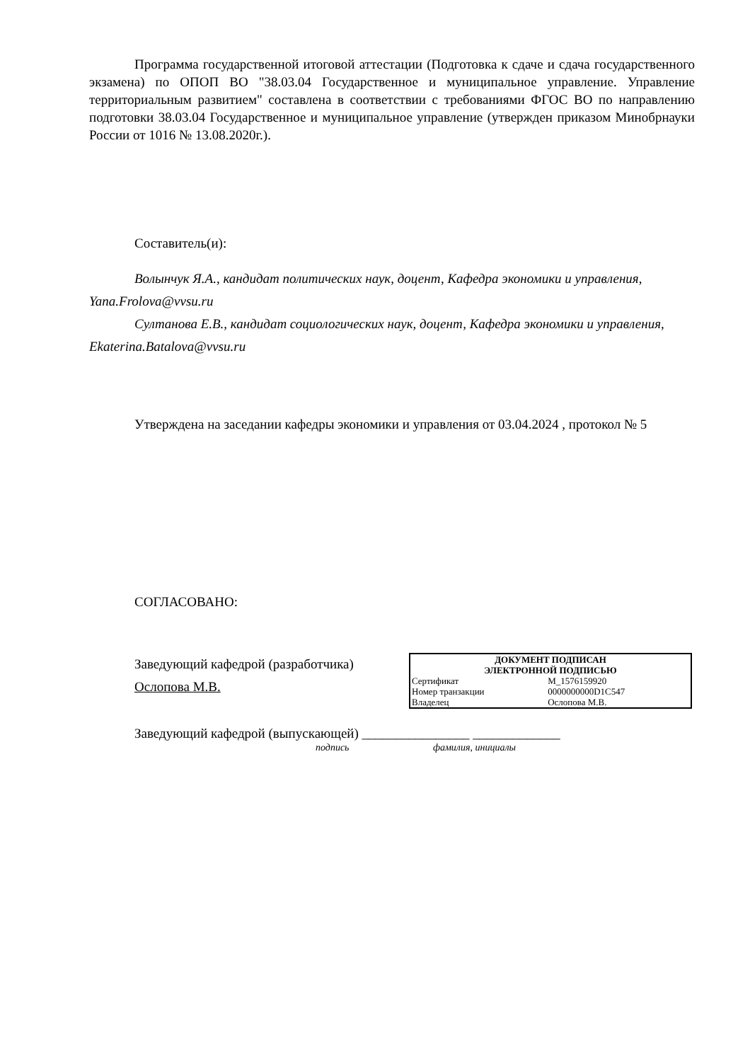Программа государственной итоговой аттестации (Подготовка к сдаче и сдача государственного экзамена) по ОПОП ВО "38.03.04 Государственное и муниципальное управление. Управление территориальным развитием" составлена в соответствии с требованиями ФГОС ВО по направлению подготовки 38.03.04 Государственное и муниципальное управление (утвержден приказом Минобрнауки России от 1016 № 13.08.2020г.).
Составитель(и):
Волынчук Я.А., кандидат политических наук, доцент, Кафедра экономики и управления, Yana.Frolova@vvsu.ru
Султанова Е.В., кандидат социологических наук, доцент, Кафедра экономики и управления, Ekaterina.Batalova@vvsu.ru
Утверждена на заседании кафедры экономики и управления от 03.04.2024 , протокол № 5
СОГЛАСОВАНО:
Заведующий кафедрой (разработчика)
Ослопова М.В.
| ДОКУМЕНТ ПОДПИСАН ЭЛЕКТРОННОЙ ПОДПИСЬЮ | |
| Сертификат | M_1576159920 |
| Номер транзакции | 0000000000D1C547 |
| Владелец | Ослопова М.В. |
Заведующий кафедрой (выпускающей) ________________ _____________
подпись фамилия, инициалы